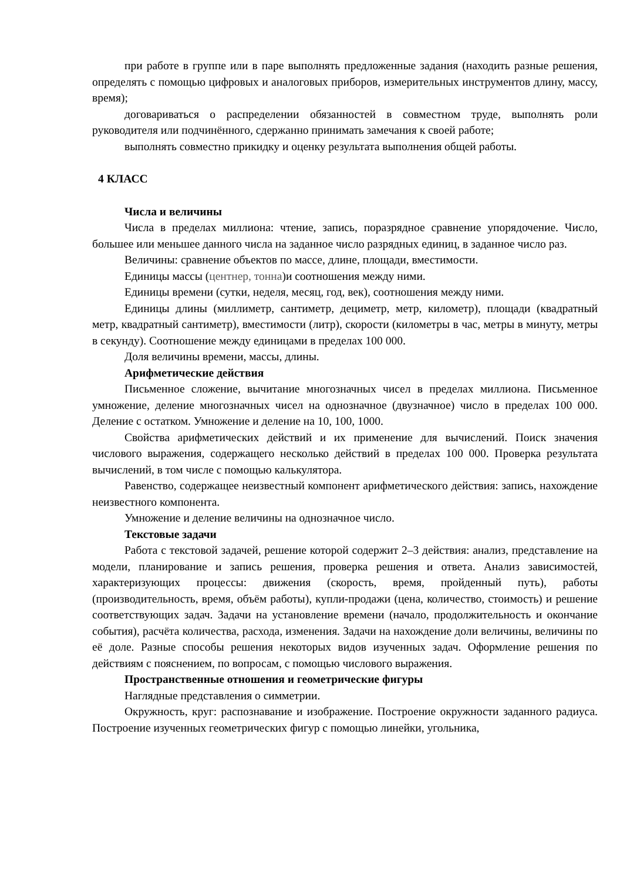при работе в группе или в паре выполнять предложенные задания (находить разные решения, определять с помощью цифровых и аналоговых приборов, измерительных инструментов длину, массу, время);
договариваться о распределении обязанностей в совместном труде, выполнять роли руководителя или подчинённого, сдержанно принимать замечания к своей работе;
выполнять совместно прикидку и оценку результата выполнения общей работы.
4 КЛАСС
Числа и величины
Числа в пределах миллиона: чтение, запись, поразрядное сравнение упорядочение. Число, большее или меньшее данного числа на заданное число разрядных единиц, в заданное число раз.
Величины: сравнение объектов по массе, длине, площади, вместимости.
Единицы массы (центнер, тонна)и соотношения между ними.
Единицы времени (сутки, неделя, месяц, год, век), соотношения между ними.
Единицы длины (миллиметр, сантиметр, дециметр, метр, километр), площади (квадратный метр, квадратный сантиметр), вместимости (литр), скорости (километры в час, метры в минуту, метры в секунду). Соотношение между единицами в пределах 100 000.
Доля величины времени, массы, длины.
Арифметические действия
Письменное сложение, вычитание многозначных чисел в пределах миллиона. Письменное умножение, деление многозначных чисел на однозначное (двузначное) число в пределах 100 000. Деление с остатком. Умножение и деление на 10, 100, 1000.
Свойства арифметических действий и их применение для вычислений. Поиск значения числового выражения, содержащего несколько действий в пределах 100 000. Проверка результата вычислений, в том числе с помощью калькулятора.
Равенство, содержащее неизвестный компонент арифметического действия: запись, нахождение неизвестного компонента.
Умножение и деление величины на однозначное число.
Текстовые задачи
Работа с текстовой задачей, решение которой содержит 2–3 действия: анализ, представление на модели, планирование и запись решения, проверка решения и ответа. Анализ зависимостей, характеризующих процессы: движения (скорость, время, пройденный путь), работы (производительность, время, объём работы), купли-продажи (цена, количество, стоимость) и решение соответствующих задач. Задачи на установление времени (начало, продолжительность и окончание события), расчёта количества, расхода, изменения. Задачи на нахождение доли величины, величины по её доле. Разные способы решения некоторых видов изученных задач. Оформление решения по действиям с пояснением, по вопросам, с помощью числового выражения.
Пространственные отношения и геометрические фигуры
Наглядные представления о симметрии.
Окружность, круг: распознавание и изображение. Построение окружности заданного радиуса. Построение изученных геометрических фигур с помощью линейки, угольника,